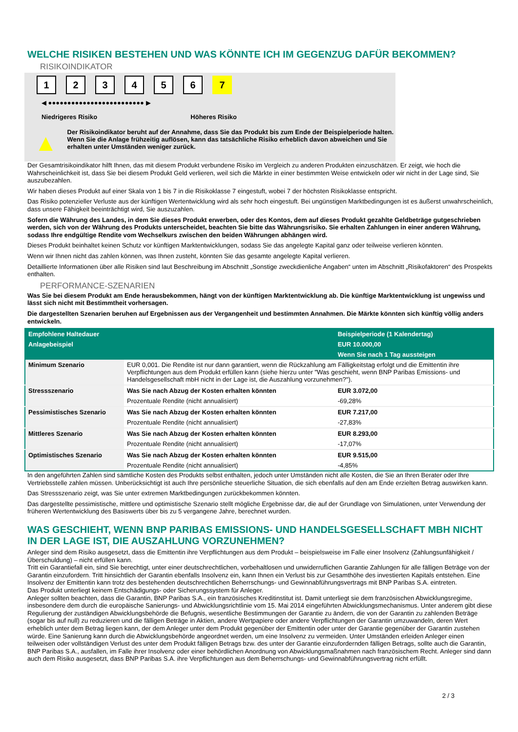WELCHE RISIKEN BESTEHEN UND WAS KÖNNTE ICH IM GEGENZUG DAFÜR BEKOMMEN?
RISIKOINDIKATOR
1 2 3 4 5 6 7
◀ ●●●●●●●●●●●●●●●●●●●●●●●●● ▶
Niedrigeres Risiko Höheres Risiko
▲
Der Risikoindikator beruht auf der Annahme, dass Sie das Produkt bis zum Ende der Beispielperiode halten.
Wenn Sie die Anlage frühzeitig auflösen, kann das tatsächliche Risiko erheblich davon abweichen und Sie erhalten unter Umständen weniger zurück.
Der Gesamtrisikoindikator hilft Ihnen, das mit diesem Produkt verbundene Risiko im Vergleich zu anderen Produkten einzuschätzen. Er zeigt, wie hoch die Wahrscheinlichkeit ist, dass Sie bei diesem Produkt Geld verlieren, weil sich die Märkte in einer bestimmten Weise entwickeln oder wir nicht in der Lage sind, Sie auszubezahlen.
Wir haben dieses Produkt auf einer Skala von 1 bis 7 in die Risikoklasse 7 eingestuft, wobei 7 der höchsten Risikoklasse entspricht.
Das Risiko potenzieller Verluste aus der künftigen Wertentwicklung wird als sehr hoch eingestuft. Bei ungünstigen Marktbedingungen ist es äußerst unwahrscheinlich, dass unsere Fähigkeit beeinträchtigt wird, Sie auszuzahlen.
Sofern die Währung des Landes, in dem Sie dieses Produkt erwerben, oder des Kontos, dem auf dieses Produkt gezahlte Geldbeträge gutgeschrieben werden, sich von der Währung des Produkts unterscheidet, beachten Sie bitte das Währungsrisiko. Sie erhalten Zahlungen in einer anderen Währung, sodass Ihre endgültige Rendite vom Wechselkurs zwischen den beiden Währungen abhängen wird.
Dieses Produkt beinhaltet keinen Schutz vor künftigen Marktentwicklungen, sodass Sie das angelegte Kapital ganz oder teilweise verlieren könnten.
Wenn wir Ihnen nicht das zahlen können, was Ihnen zusteht, könnten Sie das gesamte angelegte Kapital verlieren.
Detaillierte Informationen über alle Risiken sind laut Beschreibung im Abschnitt „Sonstige zweckdienliche Angaben“ unten im Abschnitt „Risikofaktoren“ des Prospekts enthalten.
PERFORMANCE-SZENARIEN
Was Sie bei diesem Produkt am Ende herausbekommen, hängt von der künftigen Marktentwicklung ab. Die künftige Marktentwicklung ist ungewiss und lässt sich nicht mit Bestimmtheit vorhersagen.
Die dargestellten Szenarien beruhen auf Ergebnissen aus der Vergangenheit und bestimmten Annahmen. Die Märkte könnten sich künftig völlig anders entwickeln.
| Empfohlene Haltedauer | | Beispielperiode (1 Kalendertag) |
| --- | --- | --- |
| Anlagebeispiel | | EUR 10.000,00 |
| | | Wenn Sie nach 1 Tag aussteigen |
| Minimum Szenario | EUR 0,001. Die Rendite ist nur dann garantiert, wenn die Rückzahlung am Fälligkeitstag erfolgt und die Emittentin ihre Verpflichtungen aus dem Produkt erfüllen kann (siehe hierzu unter "Was geschieht, wenn BNP Paribas Emissions- und Handelsgesellschaft mbH nicht in der Lage ist, die Auszahlung vorzunehmen?"). | |
| Stressszenario | Was Sie nach Abzug der Kosten erhalten könnten | EUR 3.072,00 |
| | Prozentuale Rendite (nicht annualisiert) | -69,28% |
| Pessimistisches Szenario | Was Sie nach Abzug der Kosten erhalten könnten | EUR 7.217,00 |
| | Prozentuale Rendite (nicht annualisiert) | -27,83% |
| Mittleres Szenario | Was Sie nach Abzug der Kosten erhalten könnten | EUR 8.293,00 |
| | Prozentuale Rendite (nicht annualisiert) | -17,07% |
| Optimistisches Szenario | Was Sie nach Abzug der Kosten erhalten könnten | EUR 9.515,00 |
| | Prozentuale Rendite (nicht annualisiert) | -4,85% |
In den angeführten Zahlen sind sämtliche Kosten des Produkts selbst enthalten, jedoch unter Umständen nicht alle Kosten, die Sie an Ihren Berater oder Ihre Vertriebsstelle zahlen müssen. Unberücksichtigt ist auch Ihre persönliche steuerliche Situation, die sich ebenfalls auf den am Ende erzielten Betrag auswirken kann.
Das Stressszenario zeigt, was Sie unter extremen Marktbedingungen zurückbekommen könnten.
Das dargestellte pessimistische, mittlere und optimistische Szenario stellt mögliche Ergebnisse dar, die auf der Grundlage von Simulationen, unter Verwendung der früheren Wertentwicklung des Basiswerts über bis zu 5 vergangene Jahre, berechnet wurden.
WAS GESCHIEHT, WENN BNP PARIBAS EMISSIONS- UND HANDELSGESELLSCHAFT MBH NICHT IN DER LAGE IST, DIE AUSZAHLUNG VORZUNEHMEN?
Anleger sind dem Risiko ausgesetzt, dass die Emittentin ihre Verpflichtungen aus dem Produkt – beispielsweise im Falle einer Insolvenz (Zahlungsunfähigkeit / Überschuldung) – nicht erfüllen kann.
Tritt ein Garantiefall ein, sind Sie berechtigt, unter einer deutschrechtlichen, vorbehaltlosen und unwiderruflichen Garantie Zahlungen für alle fälligen Beträge von der Garantin einzufordern. Tritt hinsichtlich der Garantin ebenfalls Insolvenz ein, kann Ihnen ein Verlust bis zur Gesamthöhe des investierten Kapitals entstehen. Eine Insolvenz der Emittentin kann trotz des bestehenden deutschrechtlichen Beherrschungs- und Gewinnabführungsvertrags mit BNP Paribas S.A. eintreten.
Das Produkt unterliegt keinem Entschädigungs- oder Sicherungssystem für Anleger.
Anleger sollten beachten, dass die Garantin, BNP Paribas S.A., ein französisches Kreditinstitut ist. Damit unterliegt sie dem französischen Abwicklungsregime, insbesondere dem durch die europäische Sanierungs- und Abwicklungsrichtlinie vom 15. Mai 2014 eingeführten Abwicklungsmechanismus. Unter anderem gibt diese Regulierung der zuständigen Abwicklungsbehörde die Befugnis, wesentliche Bestimmungen der Garantie zu ändern, die von der Garantin zu zahlenden Beträge (sogar bis auf null) zu reduzieren und die fälligen Beträge in Aktien, andere Wertpapiere oder andere Verpflichtungen der Garantin umzuwandeln, deren Wert erheblich unter dem Betrag liegen kann, der dem Anleger unter dem Produkt gegenüber der Emittentin oder unter der Garantie gegenüber der Garantin zustehen würde. Eine Sanierung kann durch die Abwicklungsbehörde angeordnet werden, um eine Insolvenz zu vermeiden. Unter Umständen erleiden Anleger einen teilweisen oder vollständigen Verlust des unter dem Produkt fälligen Betrags bzw. des unter der Garantie einzufordernden fälligen Betrags, sollte auch die Garantin, BNP Paribas S.A., ausfallen, im Falle ihrer Insolvenz oder einer behördlichen Anordnung von Abwicklungsmaßnahmen nach französischem Recht. Anleger sind dann auch dem Risiko ausgesetzt, dass BNP Paribas S.A. ihre Verpflichtungen aus dem Beherrschungs- und Gewinnabführungsvertrag nicht erfüllt.
2 / 3